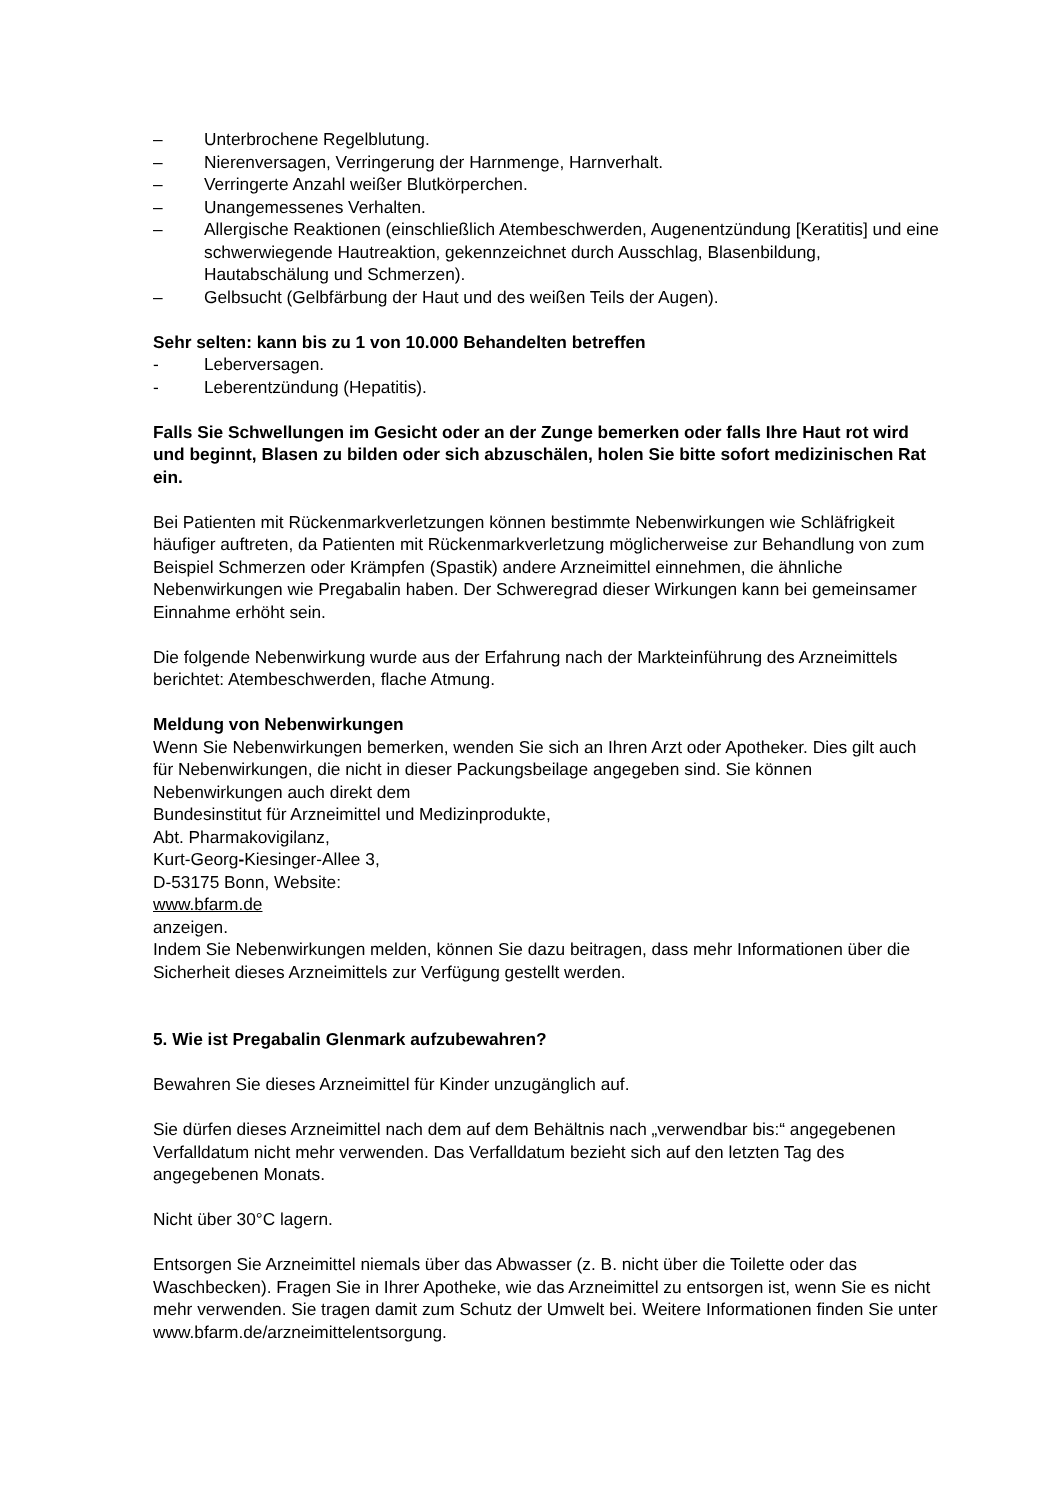– Unterbrochene Regelblutung.
– Nierenversagen, Verringerung der Harnmenge, Harnverhalt.
– Verringerte Anzahl weißer Blutkörperchen.
– Unangemessenes Verhalten.
– Allergische Reaktionen (einschließlich Atembeschwerden, Augenentzündung [Keratitis] und eine schwerwiegende Hautreaktion, gekennzeichnet durch Ausschlag, Blasenbildung, Hautabschälung und Schmerzen).
– Gelbsucht (Gelbfärbung der Haut und des weißen Teils der Augen).
Sehr selten: kann bis zu 1 von 10.000 Behandelten betreffen
- Leberversagen.
- Leberentzündung (Hepatitis).
Falls Sie Schwellungen im Gesicht oder an der Zunge bemerken oder falls Ihre Haut rot wird und beginnt, Blasen zu bilden oder sich abzuschälen, holen Sie bitte sofort medizinischen Rat ein.
Bei Patienten mit Rückenmarkverletzungen können bestimmte Nebenwirkungen wie Schläfrigkeit häufiger auftreten, da Patienten mit Rückenmarkverletzung möglicherweise zur Behandlung von zum Beispiel Schmerzen oder Krämpfen (Spastik) andere Arzneimittel einnehmen, die ähnliche Nebenwirkungen wie Pregabalin haben. Der Schweregrad dieser Wirkungen kann bei gemeinsamer Einnahme erhöht sein.
Die folgende Nebenwirkung wurde aus der Erfahrung nach der Markteinführung des Arzneimittels berichtet: Atembeschwerden, flache Atmung.
Meldung von Nebenwirkungen
Wenn Sie Nebenwirkungen bemerken, wenden Sie sich an Ihren Arzt oder Apotheker. Dies gilt auch für Nebenwirkungen, die nicht in dieser Packungsbeilage angegeben sind. Sie können Nebenwirkungen auch direkt dem
Bundesinstitut für Arzneimittel und Medizinprodukte,
Abt. Pharmakovigilanz,
Kurt-Georg-Kiesinger-Allee 3,
D-53175 Bonn, Website:
www.bfarm.de
anzeigen.
Indem Sie Nebenwirkungen melden, können Sie dazu beitragen, dass mehr Informationen über die Sicherheit dieses Arzneimittels zur Verfügung gestellt werden.
5. Wie ist Pregabalin Glenmark aufzubewahren?
Bewahren Sie dieses Arzneimittel für Kinder unzugänglich auf.
Sie dürfen dieses Arzneimittel nach dem auf dem Behältnis nach „verwendbar bis:“ angegebenen Verfalldatum nicht mehr verwenden. Das Verfalldatum bezieht sich auf den letzten Tag des angegebenen Monats.
Nicht über 30°C lagern.
Entsorgen Sie Arzneimittel niemals über das Abwasser (z. B. nicht über die Toilette oder das Waschbecken). Fragen Sie in Ihrer Apotheke, wie das Arzneimittel zu entsorgen ist, wenn Sie es nicht mehr verwenden. Sie tragen damit zum Schutz der Umwelt bei. Weitere Informationen finden Sie unter www.bfarm.de/arzneimittelentsorgung.